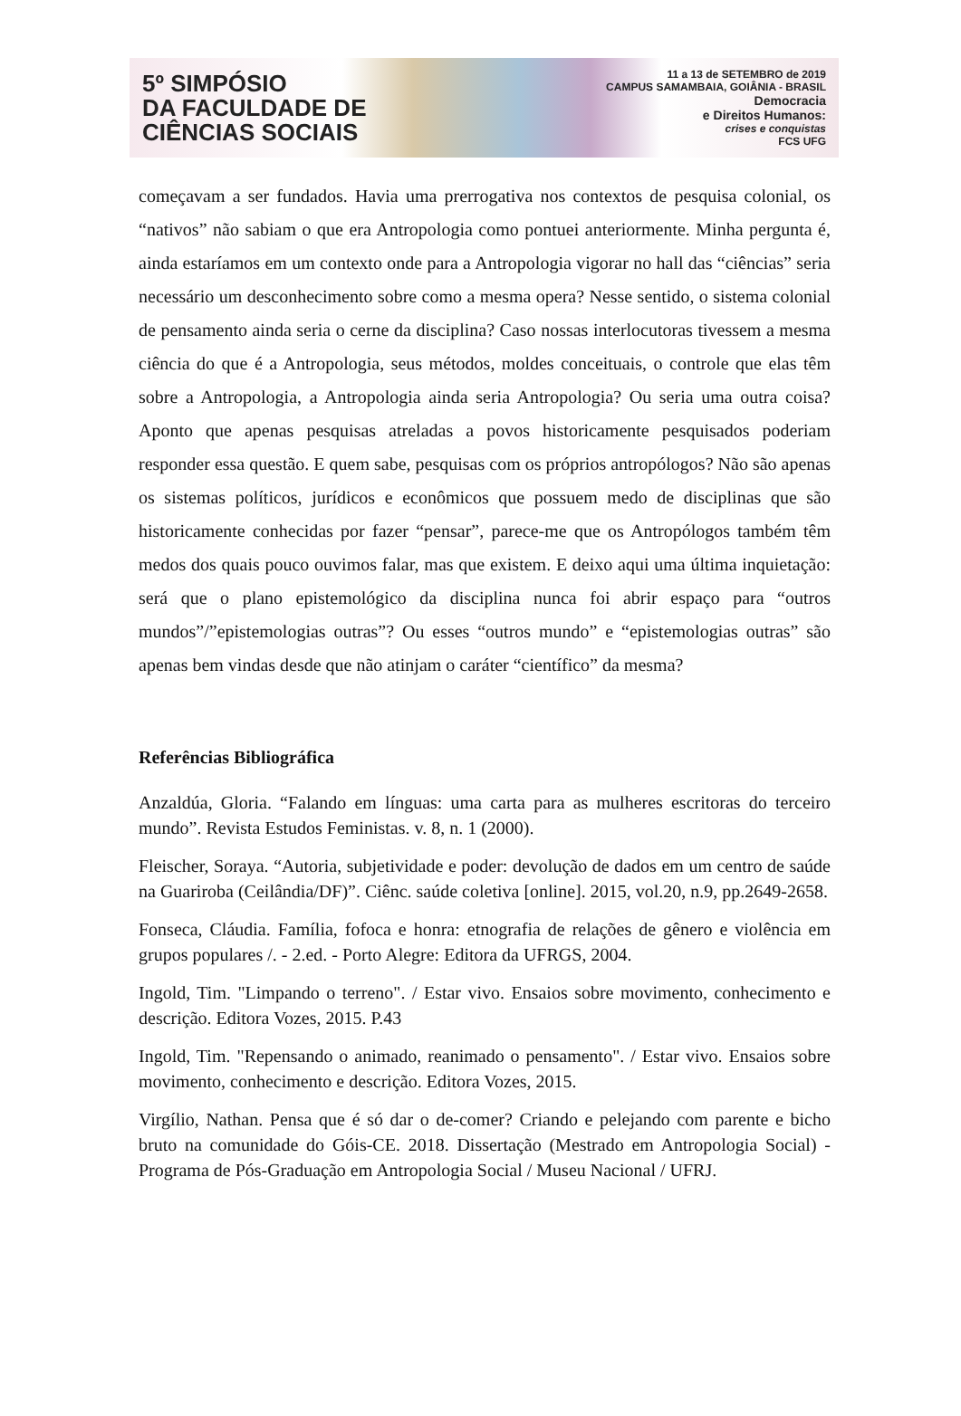5º SIMPÓSIO
DA FACULDADE DE
CIÊNCIAS SOCIAIS
11 a 13 de SETEMBRO de 2019
CAMPUS SAMAMBAIA, GOIÂNIA - BRASIL
Democracia
e Direitos Humanos:
crises e conquistas
FCS UFG
começavam a ser fundados. Havia uma prerrogativa nos contextos de pesquisa colonial, os “nativos” não sabiam o que era Antropologia como pontuei anteriormente. Minha pergunta é, ainda estaríamos em um contexto onde para a Antropologia vigorar no hall das “ciências” seria necessário um desconhecimento sobre como a mesma opera? Nesse sentido, o sistema colonial de pensamento ainda seria o cerne da disciplina? Caso nossas interlocutoras tivessem a mesma ciência do que é a Antropologia, seus métodos, moldes conceituais, o controle que elas têm sobre a Antropologia, a Antropologia ainda seria Antropologia? Ou seria uma outra coisa? Aponto que apenas pesquisas atreladas a povos historicamente pesquisados poderiam responder essa questão. E quem sabe, pesquisas com os próprios antropólogos? Não são apenas os sistemas políticos, jurídicos e econômicos que possuem medo de disciplinas que são historicamente conhecidas por fazer “pensar”, parece-me que os Antropólogos também têm medos dos quais pouco ouvimos falar, mas que existem. E deixo aqui uma última inquietação: será que o plano epistemológico da disciplina nunca foi abrir espaço para “outros mundos”/”epistemologias outras”? Ou esses “outros mundo” e “epistemologias outras” são apenas bem vindas desde que não atinjam o caráter “científico” da mesma?
Referências Bibliográfica
Anzaldúa, Gloria. “Falando em línguas: uma carta para as mulheres escritoras do terceiro mundo”. Revista Estudos Feministas. v. 8, n. 1 (2000).
Fleischer, Soraya. “Autoria, subjetividade e poder: devolução de dados em um centro de saúde na Guariroba (Ceilândia/DF)”. Ciênc. saúde coletiva [online]. 2015, vol.20, n.9, pp.2649-2658.
Fonseca, Cláudia. Família, fofoca e honra: etnografia de relações de gênero e violência em grupos populares /. - 2.ed. - Porto Alegre: Editora da UFRGS, 2004.
Ingold, Tim. "Limpando o terreno". / Estar vivo. Ensaios sobre movimento, conhecimento e descrição. Editora Vozes, 2015. P.43
Ingold, Tim. "Repensando o animado, reanimado o pensamento". / Estar vivo. Ensaios sobre movimento, conhecimento e descrição. Editora Vozes, 2015.
Virgílio, Nathan. Pensa que é só dar o de-comer? Criando e pelejando com parente e bicho bruto na comunidade do Góis-CE. 2018. Dissertação (Mestrado em Antropologia Social) - Programa de Pós-Graduação em Antropologia Social / Museu Nacional / UFRJ.